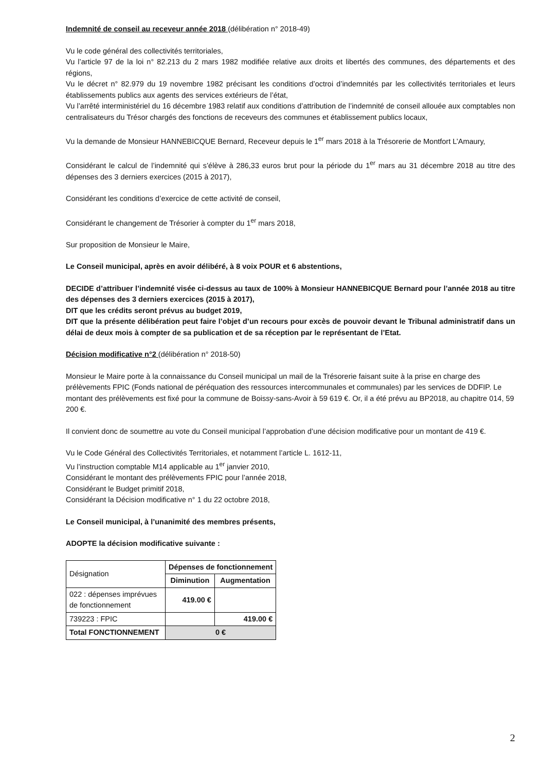Indemnité de conseil au receveur année 2018 (délibération n° 2018-49)
Vu le code général des collectivités territoriales,
Vu l’article 97 de la loi n° 82.213 du 2 mars 1982 modifiée relative aux droits et libertés des communes, des départements et des régions,
Vu le décret n° 82.979 du 19 novembre 1982 précisant les conditions d’octroi d’indemnités par les collectivités territoriales et leurs établissements publics aux agents des services extérieurs de l’état,
Vu l’arrêté interministériel du 16 décembre 1983 relatif aux conditions d’attribution de l’indemnité de conseil allouée aux comptables non centralisateurs du Trésor chargés des fonctions de receveurs des communes et établissement publics locaux,
Vu la demande de Monsieur HANNEBICQUE Bernard, Receveur depuis le 1<sup>er</sup> mars 2018 à la Trésorerie de Montfort L’Amaury,
Considérant le calcul de l’indemnité qui s’élève à 286,33 euros brut pour la période du 1<sup>er</sup> mars au 31 décembre 2018 au titre des dépenses des 3 derniers exercices (2015 à 2017),
Considérant les conditions d’exercice de cette activité de conseil,
Considérant le changement de Trésorier à compter du 1<sup>er</sup> mars 2018,
Sur proposition de Monsieur le Maire,
Le Conseil municipal, après en avoir délibéré, à 8 voix POUR et 6 abstentions,
DECIDE d’attribuer l’indemnité visée ci-dessus au taux de 100% à Monsieur HANNEBICQUE Bernard pour l’année 2018 au titre des dépenses des 3 derniers exercices (2015 à 2017),
DIT que les crédits seront prévus au budget 2019,
DIT que la présente délibération peut faire l’objet d’un recours pour excès de pouvoir devant le Tribunal administratif dans un délai de deux mois à compter de sa publication et de sa réception par le représentant de l’Etat.
Décision modificative n°2 (délibération n° 2018-50)
Monsieur le Maire porte à la connaissance du Conseil municipal un mail de la Trésorerie faisant suite à la prise en charge des prélèvements FPIC (Fonds national de péréquation des ressources intercommunales et communales) par les services de DDFIP. Le montant des prélèvements est fixé pour la commune de Boissy-sans-Avoir à 59 619 €. Or, il a été prévu au BP2018, au chapitre 014, 59 200 €.
Il convient donc de soumettre au vote du Conseil municipal l’approbation d’une décision modificative pour un montant de 419 €.
Vu le Code Général des Collectivités Territoriales, et notamment l’article L. 1612-11,
Vu l’instruction comptable M14 applicable au 1<sup>er</sup> janvier 2010,
Considérant le montant des prélèvements FPIC pour l’année 2018,
Considérant le Budget primitif 2018,
Considérant la Décision modificative n° 1 du 22 octobre 2018,
Le Conseil municipal, à l’unanimité des membres présents,
ADOPTE la décision modificative suivante :
| Désignation | Dépenses de fonctionnement | |
| | Diminution | Augmentation |
| 022 : dépenses imprévues de fonctionnement | 419.00 € | |
| 739223 : FPIC | | 419.00 € |
| Total FONCTIONNEMENT | 0 € | |
2